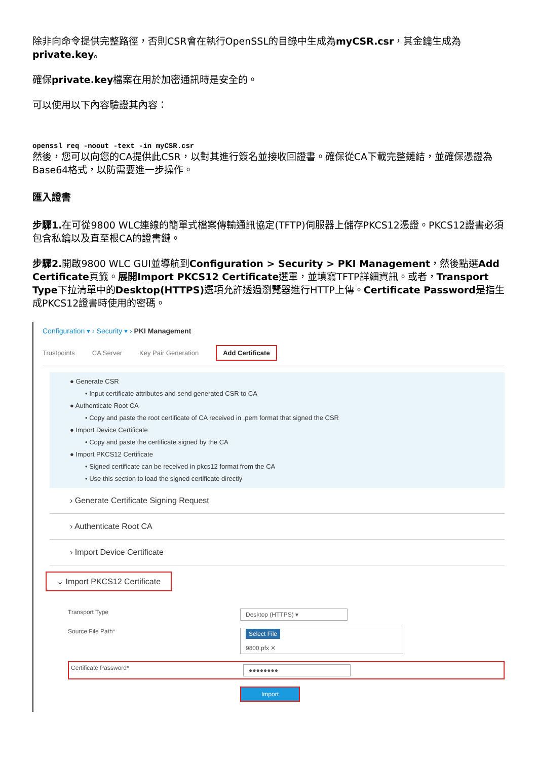除非向命令提供完整路徑，否則CSR會在執行OpenSSL的目錄中生成為myCSR.csr，其金鑰生成為private.key。
確保private.key檔案在用於加密通訊時是安全的。
可以使用以下內容驗證其內容：
openssl req -noout -text -in myCSR.csr
然後，您可以向您的CA提供此CSR，以對其進行簽名並接收回證書。確保從CA下載完整鏈結，並確保憑證為Base64格式，以防需要進一步操作。
匯入證書
步驟1. 在可從9800 WLC連線的簡單式檔案傳輸通訊協定(TFTP)伺服器上儲存PKCS12憑證。PKCS12證書必須包含私鑰以及直至根CA的證書鏈。
步驟2. 開啟9800 WLC GUI並導航到Configuration > Security > PKI Management，然後點選Add Certificate頁籤。展開Import PKCS12 Certificate選單，並填寫TFTP詳細資訊。或者，Transport Type下拉清單中的Desktop(HTTPS) 選項允許透過瀏覽器進行HTTP上傳。Certificate Password是指生成PKCS12證書時使用的密碼。
Configuration ▾ › Security ▾ › PKI Management
Trustpoints CA Server Key Pair Generation Add Certificate
● Generate CSR
• Input certificate attributes and send generated CSR to CA
● Authenticate Root CA
• Copy and paste the root certificate of CA received in .pem format that signed the CSR
● Import Device Certificate
• Copy and paste the certificate signed by the CA
● Import PKCS12 Certificate
• Signed certificate can be received in pkcs12 format from the CA
• Use this section to load the signed certificate directly
› Generate Certificate Signing Request
› Authenticate Root CA
› Import Device Certificate
⌄ Import PKCS12 Certificate
Transport Type Desktop (HTTPS) ▾
Source File Path* Select File
9800.pfx ✕
Certificate Password* ●●●●●●●●
Import